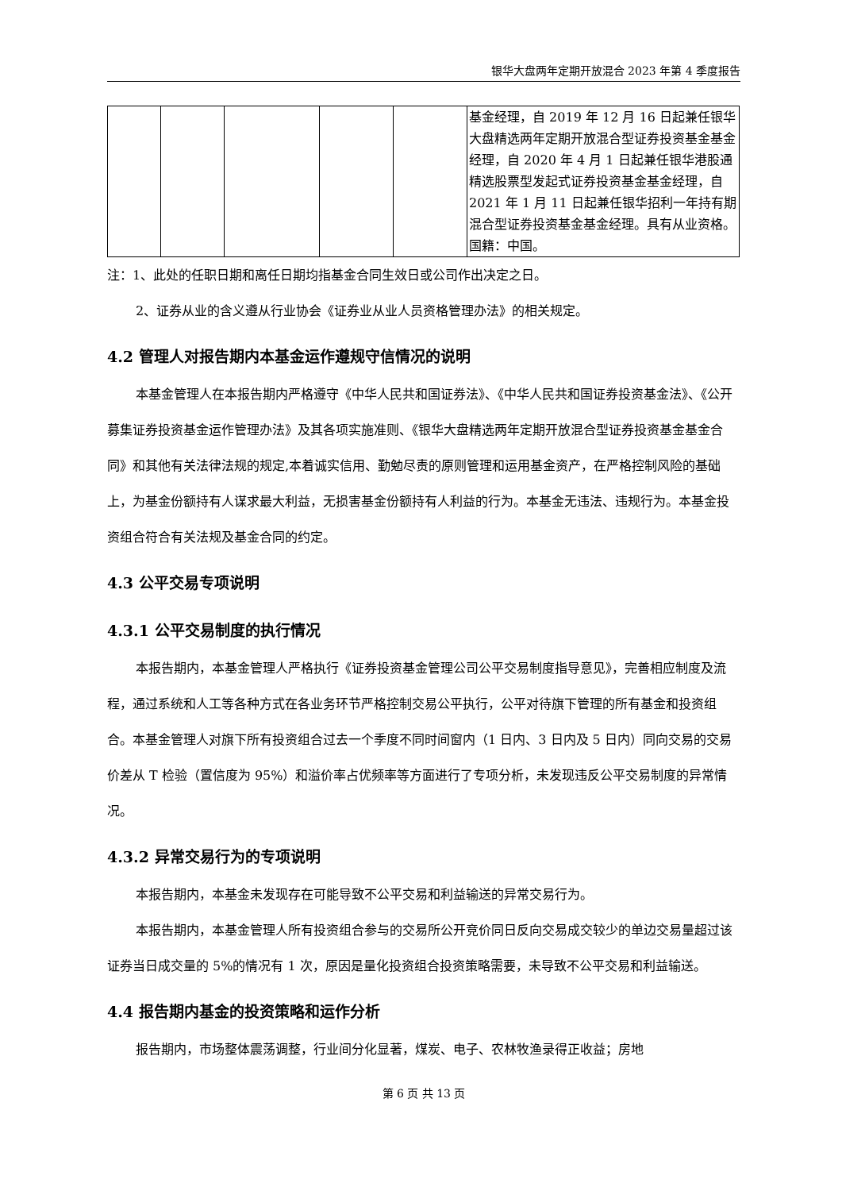银华大盘两年定期开放混合 2023 年第 4 季度报告
| | | | | | 基金经理，自 2019 年 12 月 16 日起兼任银华大盘精选两年定期开放混合型证券投资基金基金经理，自 2020 年 4 月 1 日起兼任银华港股通精选股票型发起式证券投资基金基金经理，自 2021 年 1 月 11 日起兼任银华招利一年持有期混合型证券投资基金基金经理。具有从业资格。国籍：中国。 |
注：1、此处的任职日期和离任日期均指基金合同生效日或公司作出决定之日。
2、证券从业的含义遵从行业协会《证券业从业人员资格管理办法》的相关规定。
4.2 管理人对报告期内本基金运作遵规守信情况的说明
本基金管理人在本报告期内严格遵守《中华人民共和国证券法》、《中华人民共和国证券投资基金法》、《公开募集证券投资基金运作管理办法》及其各项实施准则、《银华大盘精选两年定期开放混合型证券投资基金基金合同》和其他有关法律法规的规定,本着诚实信用、勤勉尽责的原则管理和运用基金资产，在严格控制风险的基础上，为基金份额持有人谋求最大利益，无损害基金份额持有人利益的行为。本基金无违法、违规行为。本基金投资组合符合有关法规及基金合同的约定。
4.3 公平交易专项说明
4.3.1 公平交易制度的执行情况
本报告期内，本基金管理人严格执行《证券投资基金管理公司公平交易制度指导意见》，完善相应制度及流程，通过系统和人工等各种方式在各业务环节严格控制交易公平执行，公平对待旗下管理的所有基金和投资组合。本基金管理人对旗下所有投资组合过去一个季度不同时间窗内（1 日内、3 日内及 5 日内）同向交易的交易价差从 T 检验（置信度为 95%）和溢价率占优频率等方面进行了专项分析，未发现违反公平交易制度的异常情况。
4.3.2 异常交易行为的专项说明
本报告期内，本基金未发现存在可能导致不公平交易和利益输送的异常交易行为。
本报告期内，本基金管理人所有投资组合参与的交易所公开竞价同日反向交易成交较少的单边交易量超过该证券当日成交量的 5%的情况有 1 次，原因是量化投资组合投资策略需要，未导致不公平交易和利益输送。
4.4 报告期内基金的投资策略和运作分析
报告期内，市场整体震荡调整，行业间分化显著，煤炭、电子、农林牧渔录得正收益；房地
第 6 页 共 13 页